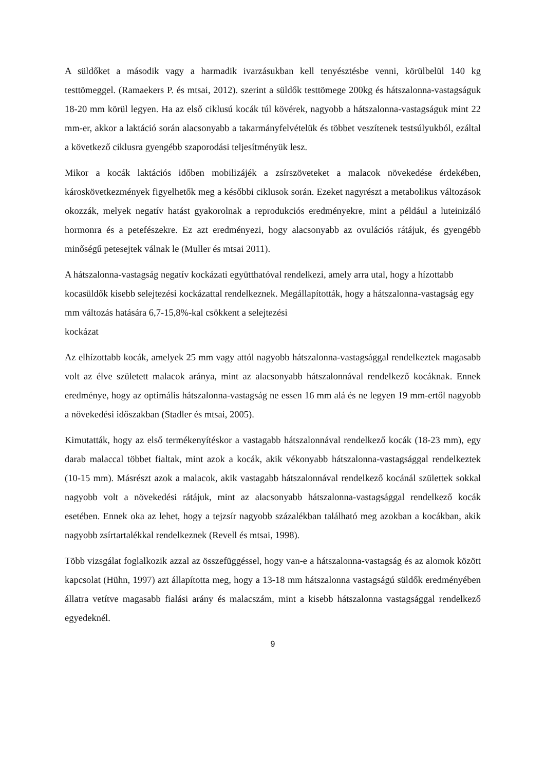A süldőket a második vagy a harmadik ivarzásukban kell tenyésztésbe venni, körülbelül 140 kg testtömeggel. (Ramaekers P. és mtsai, 2012). szerint a süldők testtömege 200kg és hátszalonna-vastagságuk 18-20 mm körül legyen. Ha az első ciklusú kocák túl kövérek, nagyobb a hátszalonna-vastagságuk mint 22 mm-er, akkor a laktáció során alacsonyabb a takarmányfelvételük és többet veszítenek testsúlyukból, ezáltal a következő ciklusra gyengébb szaporodási teljesítményük lesz.
Mikor a kocák laktációs időben mobilizájék a zsírszöveteket a malacok növekedése érdekében, károskövetkezmények figyelhetők meg a későbbi ciklusok során. Ezeket nagyrészt a metabolikus változások okozzák, melyek negatív hatást gyakorolnak a reprodukciós eredményekre, mint a például a luteinizáló hormonra és a petefészekre. Ez azt eredményezi, hogy alacsonyabb az ovulációs rátájuk, és gyengébb minőségű petesejtek válnak le (Muller és mtsai 2011).
A hátszalonna-vastagság negatív kockázati együtthatóval rendelkezi, amely arra utal, hogy a hízottabb kocasüldők kisebb selejtezési kockázattal rendelkeznek. Megállapították, hogy a hátszalonna-vastagság egy mm változás hatására 6,7-15,8%-kal csökkent a selejtezési
kockázat
Az elhízottabb kocák, amelyek 25 mm vagy attól nagyobb hátszalonna-vastagsággal rendelkeztek magasabb volt az élve született malacok aránya, mint az alacsonyabb hátszalonnával rendelkező kocáknak. Ennek eredménye, hogy az optimális hátszalonna-vastagság ne essen 16 mm alá és ne legyen 19 mm-ertől nagyobb a növekedési időszakban (Stadler és mtsai, 2005).
Kimutatták, hogy az első termékenyítéskor a vastagabb hátszalonnával rendelkező kocák (18-23 mm), egy darab malaccal többet fialtak, mint azok a kocák, akik vékonyabb hátszalonna-vastagsággal rendelkeztek (10-15 mm). Másrészt azok a malacok, akik vastagabb hátszalonnával rendelkező kocánál születtek sokkal nagyobb volt a növekedési rátájuk, mint az alacsonyabb hátszalonna-vastagsággal rendelkező kocák esetében. Ennek oka az lehet, hogy a tejzsír nagyobb százalékban található meg azokban a kocákban, akik nagyobb zsírtartalékkal rendelkeznek (Revell és mtsai, 1998).
Több vizsgálat foglalkozik azzal az összefüggéssel, hogy van-e a hátszalonna-vastagság és az alomok között kapcsolat (Hühn, 1997) azt állapította meg, hogy a 13-18 mm hátszalonna vastagságú süldők eredményében állatra vetítve magasabb fialási arány és malacszám, mint a kisebb hátszalonna vastagsággal rendelkező egyedeknél.
9